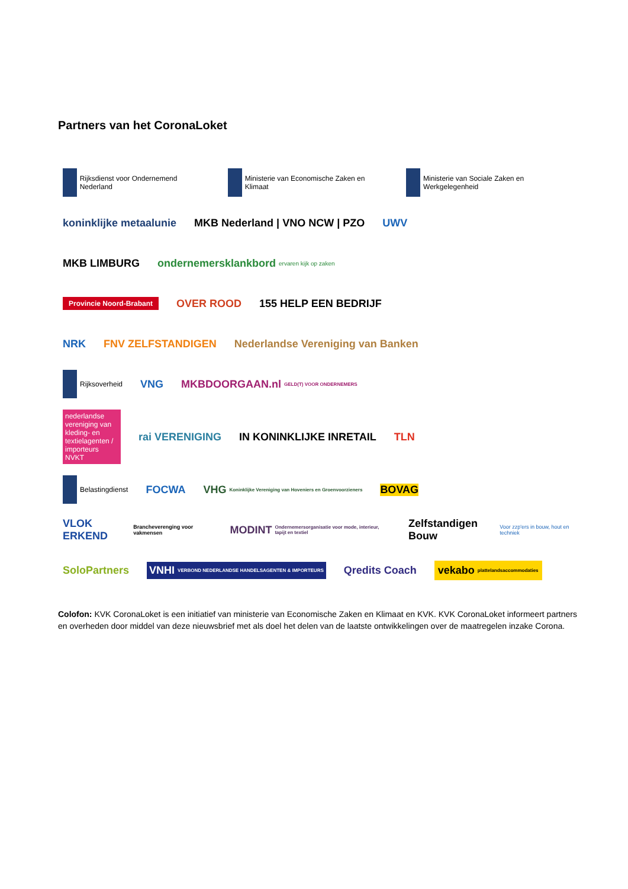Partners van het CoronaLoket
Rijksdienst voor Ondernemend Nederland
Ministerie van Economische Zaken en Klimaat
Ministerie van Sociale Zaken en Werkgelegenheid
koninklijke metaalunie MKB Nederland | VNO NCW | PZO UWV
MKB LIMBURG
ondernemersklankbord ervaren kijk op zaken
Provincie Noord-Brabant
OVER ROOD 155 HELP EEN BEDRIJF
NRK FNV ZELFSTANDIGEN
Nederlandse Vereniging van Banken
Rijksoverheid
VNG
MKBDOORGAAN.nl GELD(T) VOOR ONDERNEMERS
nederlandse vereniging van kleding- en textielagenten / importeurs NVKT
rai VERENIGING IN KONINKLIJKE INRETAIL TLN
Belastingdienst
FOCWA
VHG Koninklijke Vereniging van Hoveniers en Groenvoorzieners
BOVAG
VLOK ERKEND Brancheverenging voor vakmensen
MODINT Ondernemersorganisatie voor mode, interieur, tapijt en textiel
Zelfstandigen Bouw Voor zzp'ers in bouw, hout en techniek
SoloPartners
VNHI VERBOND NEDERLANDSE HANDELSAGENTEN & IMPORTEURS
Qredits Coach
vekabo plattelandsaccommodaties
Colofon: KVK CoronaLoket is een initiatief van ministerie van Economische Zaken en Klimaat en KVK. KVK CoronaLoket informeert partners en overheden door middel van deze nieuwsbrief met als doel het delen van de laatste ontwikkelingen over de maatregelen inzake Corona.